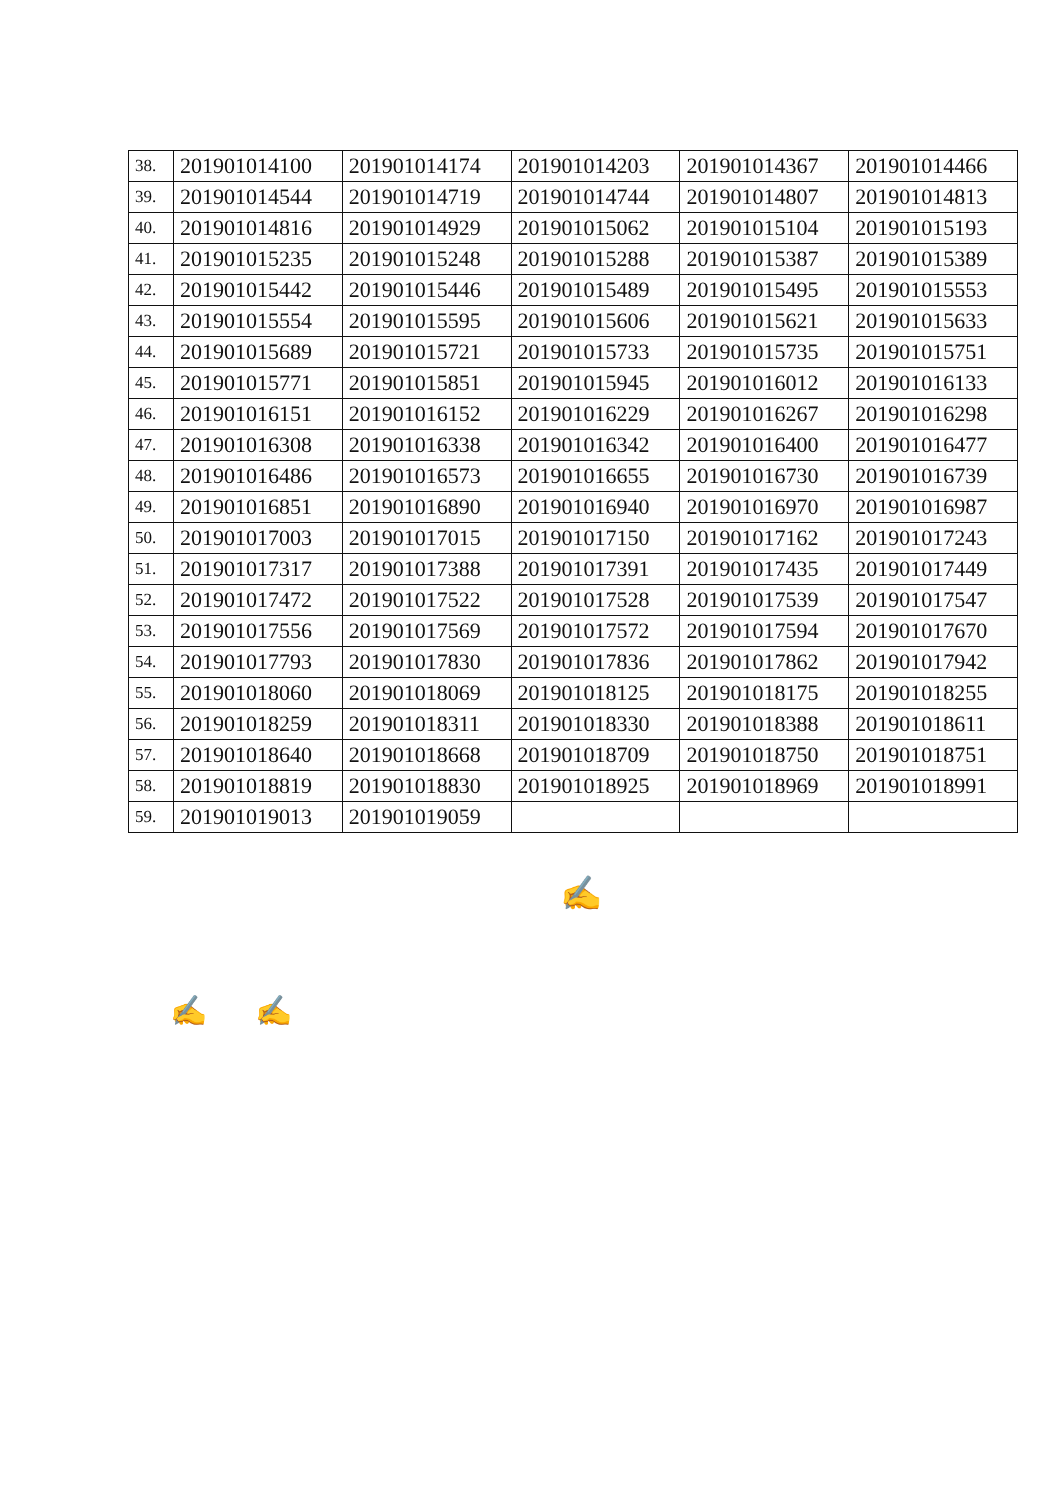| 38. | 201901014100 | 201901014174 | 201901014203 | 201901014367 | 201901014466 |
| 39. | 201901014544 | 201901014719 | 201901014744 | 201901014807 | 201901014813 |
| 40. | 201901014816 | 201901014929 | 201901015062 | 201901015104 | 201901015193 |
| 41. | 201901015235 | 201901015248 | 201901015288 | 201901015387 | 201901015389 |
| 42. | 201901015442 | 201901015446 | 201901015489 | 201901015495 | 201901015553 |
| 43. | 201901015554 | 201901015595 | 201901015606 | 201901015621 | 201901015633 |
| 44. | 201901015689 | 201901015721 | 201901015733 | 201901015735 | 201901015751 |
| 45. | 201901015771 | 201901015851 | 201901015945 | 201901016012 | 201901016133 |
| 46. | 201901016151 | 201901016152 | 201901016229 | 201901016267 | 201901016298 |
| 47. | 201901016308 | 201901016338 | 201901016342 | 201901016400 | 201901016477 |
| 48. | 201901016486 | 201901016573 | 201901016655 | 201901016730 | 201901016739 |
| 49. | 201901016851 | 201901016890 | 201901016940 | 201901016970 | 201901016987 |
| 50. | 201901017003 | 201901017015 | 201901017150 | 201901017162 | 201901017243 |
| 51. | 201901017317 | 201901017388 | 201901017391 | 201901017435 | 201901017449 |
| 52. | 201901017472 | 201901017522 | 201901017528 | 201901017539 | 201901017547 |
| 53. | 201901017556 | 201901017569 | 201901017572 | 201901017594 | 201901017670 |
| 54. | 201901017793 | 201901017830 | 201901017836 | 201901017862 | 201901017942 |
| 55. | 201901018060 | 201901018069 | 201901018125 | 201901018175 | 201901018255 |
| 56. | 201901018259 | 201901018311 | 201901018330 | 201901018388 | 201901018611 |
| 57. | 201901018640 | 201901018668 | 201901018709 | 201901018750 | 201901018751 |
| 58. | 201901018819 | 201901018830 | 201901018925 | 201901018969 | 201901018991 |
| 59. | 201901019013 | 201901019059 | | | |
✍
✍ ✍